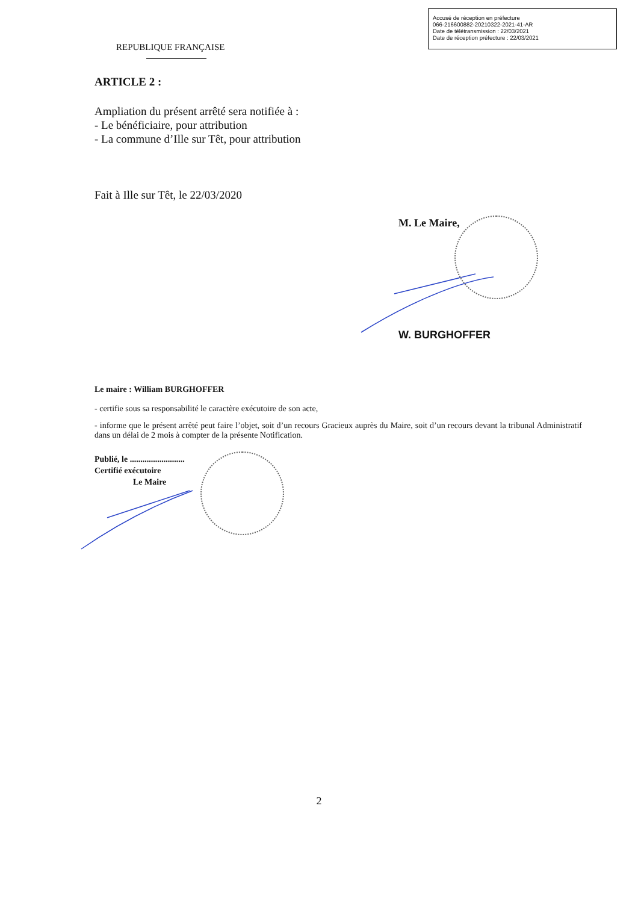Accusé de réception en préfecture
066-216600882-20210322-2021-41-AR
Date de télétransmission : 22/03/2021
Date de réception préfecture : 22/03/2021
REPUBLIQUE FRANÇAISE
ARTICLE 2 :
Ampliation du présent arrêté sera notifiée à :
- Le bénéficiaire, pour attribution
- La commune d’Ille sur Têt, pour attribution
Fait à Ille sur Têt, le 22/03/2020
M. Le Maire,
W. BURGHOFFER
Le maire : William BURGHOFFER
- certifie sous sa responsabilité le caractère exécutoire de son acte,
- informe que le présent arrêté peut faire l’objet, soit d’un recours Gracieux auprès du Maire, soit d’un recours devant la tribunal Administratif dans un délai de 2 mois à compter de la présente Notification.
Publié, le ..........................
Certifié exécutoire
Le Maire
2